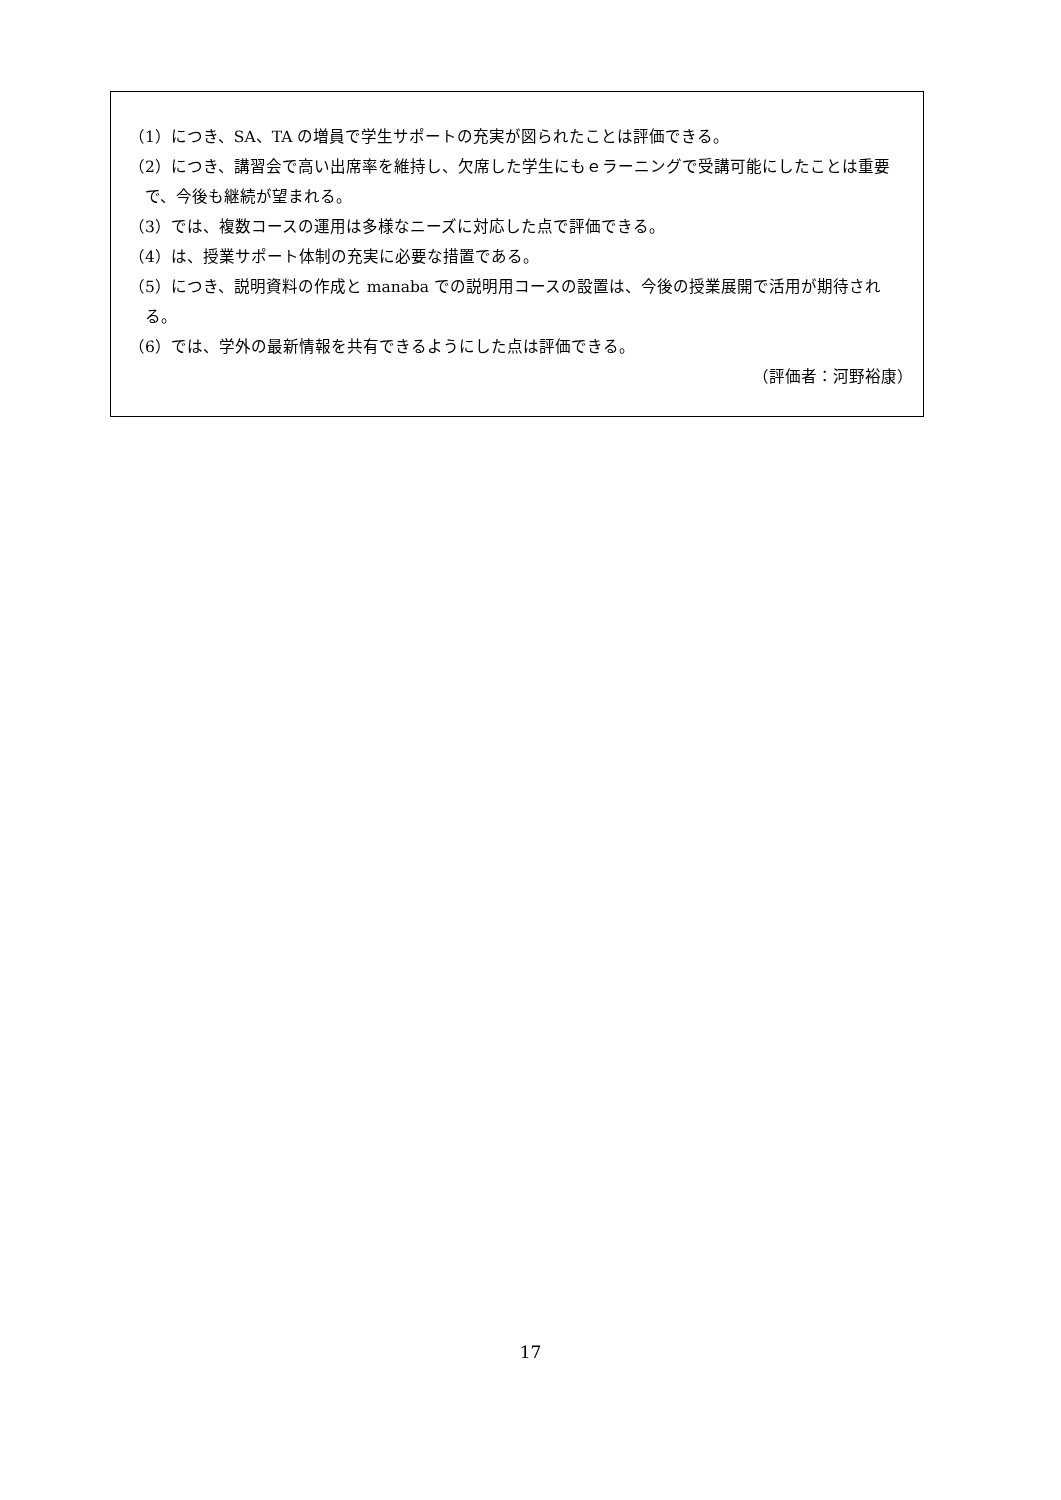（1）につき、SA、TA の増員で学生サポートの充実が図られたことは評価できる。
（2）につき、講習会で高い出席率を維持し、欠席した学生にもｅラーニングで受講可能にしたことは重要で、今後も継続が望まれる。
（3）では、複数コースの運用は多様なニーズに対応した点で評価できる。
（4）は、授業サポート体制の充実に必要な措置である。
（5）につき、説明資料の作成と manaba での説明用コースの設置は、今後の授業展開で活用が期待される。
（6）では、学外の最新情報を共有できるようにした点は評価できる。
（評価者：河野裕康）
17